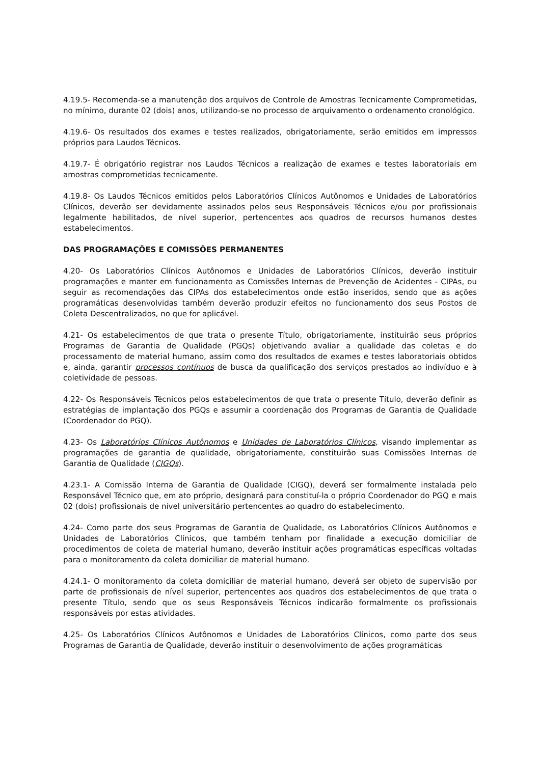4.19.5- Recomenda-se a manutenção dos arquivos de Controle de Amostras Tecnicamente Comprometidas, no mínimo, durante 02 (dois) anos, utilizando-se no processo de arquivamento o ordenamento cronológico.
4.19.6- Os resultados dos exames e testes realizados, obrigatoriamente, serão emitidos em impressos próprios para Laudos Técnicos.
4.19.7- É obrigatório registrar nos Laudos Técnicos a realização de exames e testes laboratoriais em amostras comprometidas tecnicamente.
4.19.8- Os Laudos Técnicos emitidos pelos Laboratórios Clínicos Autônomos e Unidades de Laboratórios Clínicos, deverão ser devidamente assinados pelos seus Responsáveis Técnicos e/ou por profissionais legalmente habilitados, de nível superior, pertencentes aos quadros de recursos humanos destes estabelecimentos.
DAS PROGRAMAÇÕES E COMISSÕES PERMANENTES
4.20- Os Laboratórios Clínicos Autônomos e Unidades de Laboratórios Clínicos, deverão instituir programações e manter em funcionamento as Comissões Internas de Prevenção de Acidentes - CIPAs, ou seguir as recomendações das CIPAs dos estabelecimentos onde estão inseridos, sendo que as ações programáticas desenvolvidas também deverão produzir efeitos no funcionamento dos seus Postos de Coleta Descentralizados, no que for aplicável.
4.21- Os estabelecimentos de que trata o presente Título, obrigatoriamente, instituirão seus próprios Programas de Garantia de Qualidade (PGQs) objetivando avaliar a qualidade das coletas e do processamento de material humano, assim como dos resultados de exames e testes laboratoriais obtidos e, ainda, garantir processos contínuos de busca da qualificação dos serviços prestados ao indivíduo e à coletividade de pessoas.
4.22- Os Responsáveis Técnicos pelos estabelecimentos de que trata o presente Título, deverão definir as estratégias de implantação dos PGQs e assumir a coordenação dos Programas de Garantia de Qualidade (Coordenador do PGQ).
4.23- Os Laboratórios Clínicos Autônomos e Unidades de Laboratórios Clínicos, visando implementar as programações de garantia de qualidade, obrigatoriamente, constituirão suas Comissões Internas de Garantia de Qualidade (CIGQs).
4.23.1- A Comissão Interna de Garantia de Qualidade (CIGQ), deverá ser formalmente instalada pelo Responsável Técnico que, em ato próprio, designará para constituí-la o próprio Coordenador do PGQ e mais 02 (dois) profissionais de nível universitário pertencentes ao quadro do estabelecimento.
4.24- Como parte dos seus Programas de Garantia de Qualidade, os Laboratórios Clínicos Autônomos e Unidades de Laboratórios Clínicos, que também tenham por finalidade a execução domiciliar de procedimentos de coleta de material humano, deverão instituir ações programáticas específicas voltadas para o monitoramento da coleta domiciliar de material humano.
4.24.1- O monitoramento da coleta domiciliar de material humano, deverá ser objeto de supervisão por parte de profissionais de nível superior, pertencentes aos quadros dos estabelecimentos de que trata o presente Título, sendo que os seus Responsáveis Técnicos indicarão formalmente os profissionais responsáveis por estas atividades.
4.25- Os Laboratórios Clínicos Autônomos e Unidades de Laboratórios Clínicos, como parte dos seus Programas de Garantia de Qualidade, deverão instituir o desenvolvimento de ações programáticas